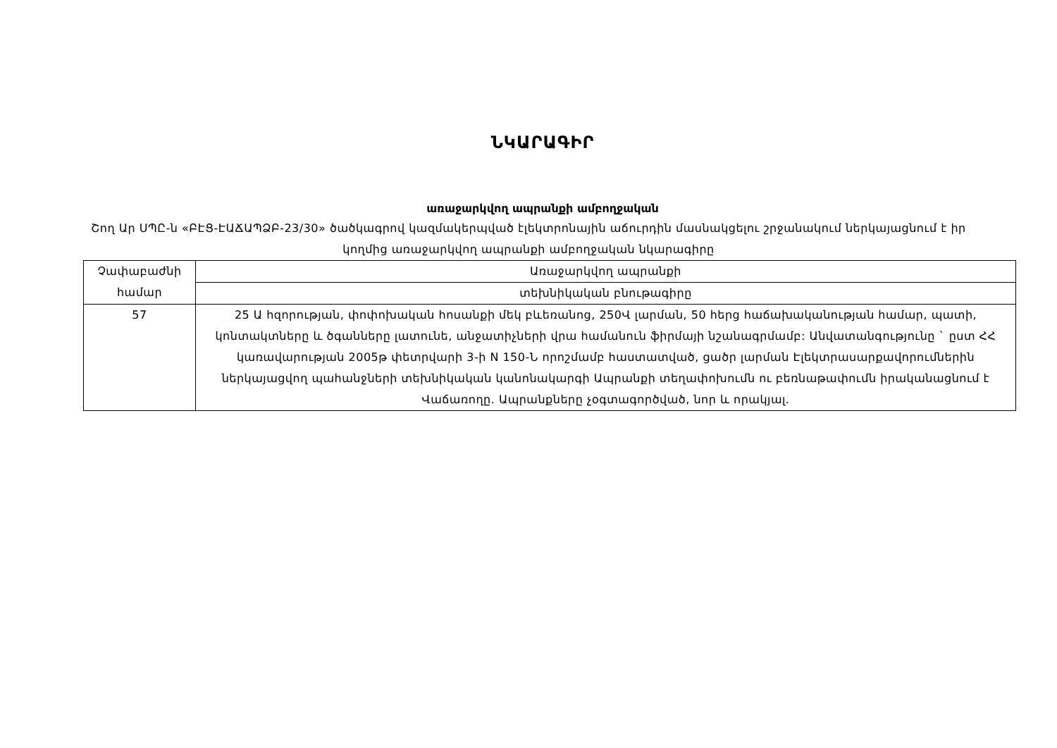ՆԿԱՐԱԳԻՐ
առաջարկվող ապրանքի ամբողջական
Շող Ար ՍՊԸ-ն «ԲԷՑ-ԷԱՃԱՊՁԲ-23/30» ծածկագրով կազմակերպված էլեկտրոնային աճուրդին մասնակցելու շրջանակում ներկայացնում է իր կողմից առաջարկվող ապրանքի ամբողջական նկարագիրը
| Չափաբաժնի համար | Առաջարկվող ապրանքի |
| | տեխնիկական բնութագիրը |
| 57 | 25 Ա հզորության, փոփոխական հոսանքի մեկ բևեռանոց, 250Վ լարման, 50 հերց հաճախականության համար, պատի, կոնտակտները և ծգանները լատունե, անջատիչների վրա համանուն ֆիրմայի նշանագրմամբ: Անվատանգությունը ` ըստ ՀՀ կառավարության 2005թ փետրվարի 3-ի N 150-Ն որոշմամբ հաստատված, ցածր լարման Էլեկտրասարքավորումներին ներկայացվող պահանջների տեխնիկական կանոնակարգի Ապրանքի տեղափոխումն ու բեռնաթափումն իրականացնում է Վաճառողը. Ապրանքները չօգտագործված, նոր և որակյալ. |